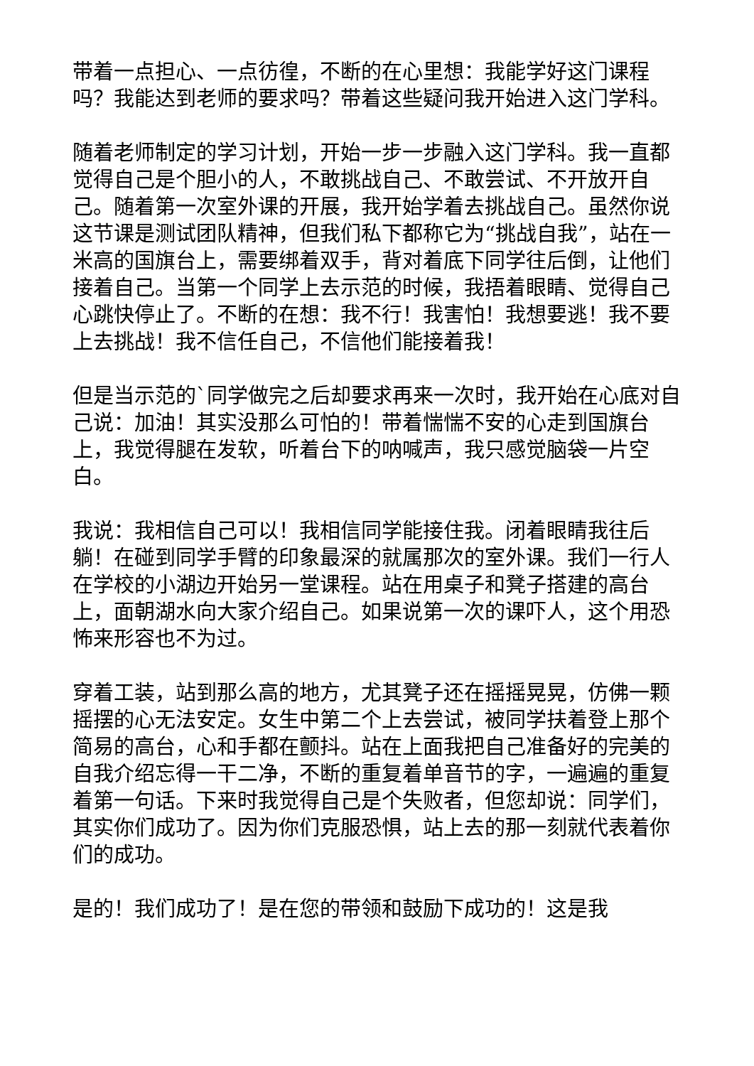带着一点担心、一点彷徨，不断的在心里想：我能学好这门课程吗？我能达到老师的要求吗？带着这些疑问我开始进入这门学科。
随着老师制定的学习计划，开始一步一步融入这门学科。我一直都觉得自己是个胆小的人，不敢挑战自己、不敢尝试、不开放开自己。随着第一次室外课的开展，我开始学着去挑战自己。虽然你说这节课是测试团队精神，但我们私下都称它为“挑战自我”，站在一米高的国旗台上，需要绑着双手，背对着底下同学往后倒，让他们接着自己。当第一个同学上去示范的时候，我捂着眼睛、觉得自己心跳快停止了。不断的在想：我不行！我害怕！我想要逃！我不要上去挑战！我不信任自己，不信他们能接着我！
但是当示范的`同学做完之后却要求再来一次时，我开始在心底对自己说：加油！其实没那么可怕的！带着惴惴不安的心走到国旗台上，我觉得腿在发软，听着台下的呐喊声，我只感觉脑袋一片空白。
我说：我相信自己可以！我相信同学能接住我。闭着眼睛我往后躺！在碰到同学手臂的印象最深的就属那次的室外课。我们一行人在学校的小湖边开始另一堂课程。站在用桌子和凳子搭建的高台上，面朝湖水向大家介绍自己。如果说第一次的课吓人，这个用恐怖来形容也不为过。
穿着工装，站到那么高的地方，尤其凳子还在摇摇晃晃，仿佛一颗摇摆的心无法安定。女生中第二个上去尝试，被同学扶着登上那个简易的高台，心和手都在颤抖。站在上面我把自己准备好的完美的自我介绍忘得一干二净，不断的重复着单音节的字，一遍遍的重复着第一句话。下来时我觉得自己是个失败者，但您却说：同学们，其实你们成功了。因为你们克服恐惧，站上去的那一刻就代表着你们的成功。
是的！我们成功了！是在您的带领和鼓励下成功的！这是我